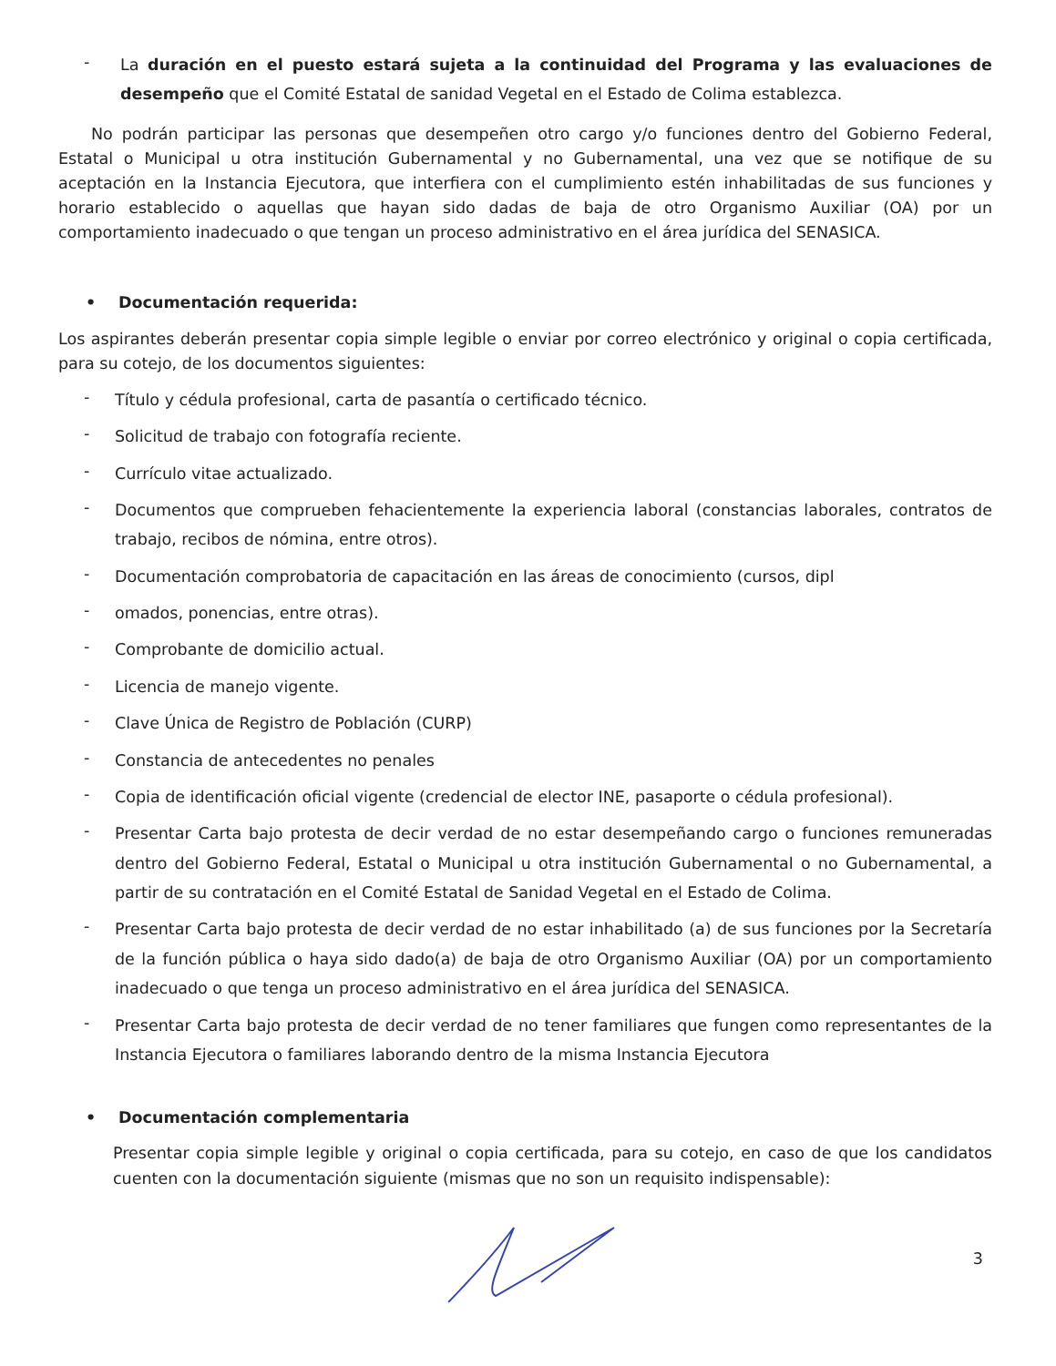- La duración en el puesto estará sujeta a la continuidad del Programa y las evaluaciones de desempeño que el Comité Estatal de sanidad Vegetal en el Estado de Colima establezca.
No podrán participar las personas que desempeñen otro cargo y/o funciones dentro del Gobierno Federal, Estatal o Municipal u otra institución Gubernamental y no Gubernamental, una vez que se notifique de su aceptación en la Instancia Ejecutora, que interfiera con el cumplimiento estén inhabilitadas de sus funciones y horario establecido o aquellas que hayan sido dadas de baja de otro Organismo Auxiliar (OA) por un comportamiento inadecuado o que tengan un proceso administrativo en el área jurídica del SENASICA.
• Documentación requerida:
Los aspirantes deberán presentar copia simple legible o enviar por correo electrónico y original o copia certificada, para su cotejo, de los documentos siguientes:
- Título y cédula profesional, carta de pasantía o certificado técnico.
- Solicitud de trabajo con fotografía reciente.
- Currículo vitae actualizado.
- Documentos que comprueben fehacientemente la experiencia laboral (constancias laborales, contratos de trabajo, recibos de nómina, entre otros).
- Documentación comprobatoria de capacitación en las áreas de conocimiento (cursos, dipl
- omados, ponencias, entre otras).
- Comprobante de domicilio actual.
- Licencia de manejo vigente.
- Clave Única de Registro de Población (CURP)
- Constancia de antecedentes no penales
- Copia de identificación oficial vigente (credencial de elector INE, pasaporte o cédula profesional).
- Presentar Carta bajo protesta de decir verdad de no estar desempeñando cargo o funciones remuneradas dentro del Gobierno Federal, Estatal o Municipal u otra institución Gubernamental o no Gubernamental, a partir de su contratación en el Comité Estatal de Sanidad Vegetal en el Estado de Colima.
- Presentar Carta bajo protesta de decir verdad de no estar inhabilitado (a) de sus funciones por la Secretaría de la función pública o haya sido dado(a) de baja de otro Organismo Auxiliar (OA) por un comportamiento inadecuado o que tenga un proceso administrativo en el área jurídica del SENASICA.
- Presentar Carta bajo protesta de decir verdad de no tener familiares que fungen como representantes de la Instancia Ejecutora o familiares laborando dentro de la misma Instancia Ejecutora
• Documentación complementaria
Presentar copia simple legible y original o copia certificada, para su cotejo, en caso de que los candidatos cuenten con la documentación siguiente (mismas que no son un requisito indispensable):
3